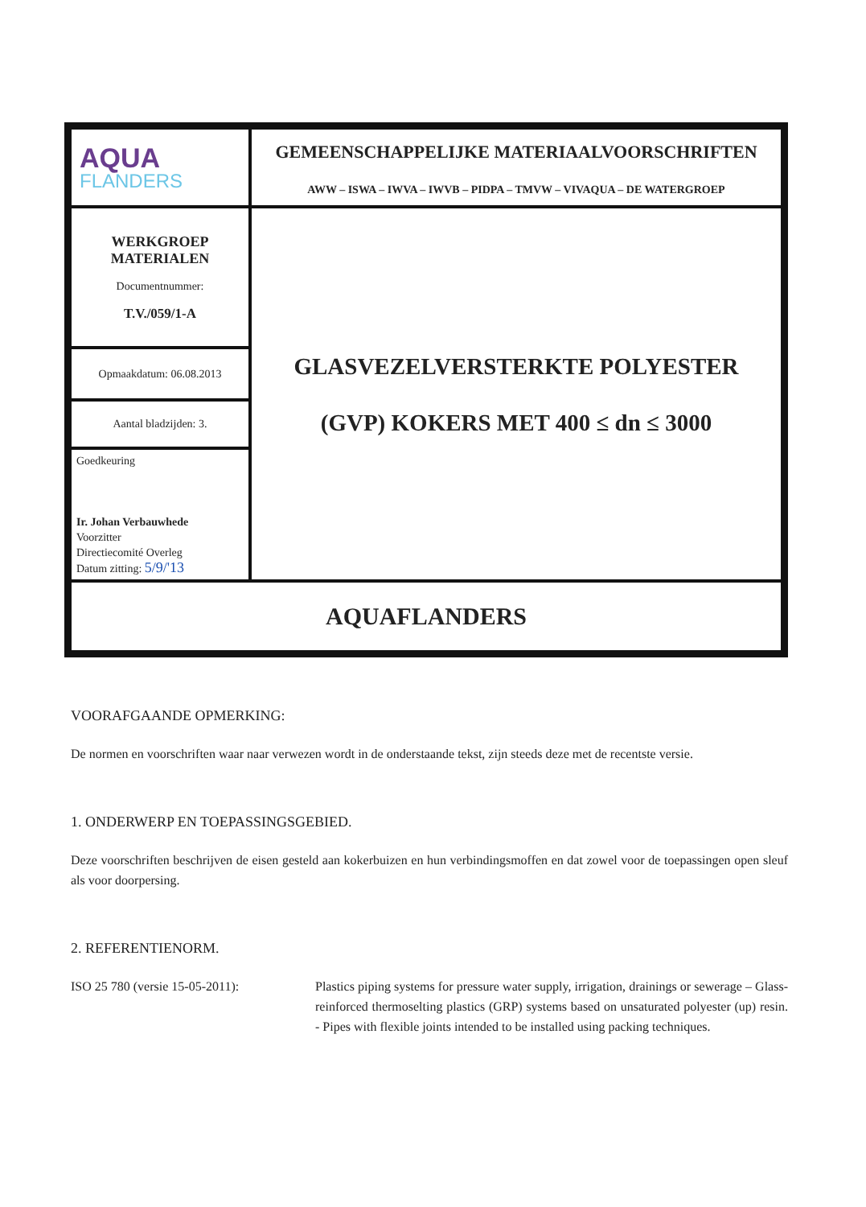| AQUA FLANDERS | GEMEENSCHAPPELIJKE MATERIAALVOORSCHRIFTEN AWW – ISWA – IWVA – IWVB – PIDPA – TMVW – VIVAQUA – DE WATERGROEP |
| WERKGROEP MATERIALEN Documentnummer: T.V./059/1-A | GLASVEZELVERSTERKTE POLYESTER (GVP) KOKERS MET 400 ≤ dn ≤ 3000 |
| Opmaakdatum: 06.08.2013 | |
| Aantal bladzijden: 3. | |
| Goedkeuring Ir. Johan Verbauwhede Voorzitter Directiecomité Overleg Datum zitting: 5/9/'13 | |
| AQUAFLANDERS | |
VOORAFGAANDE OPMERKING:
De normen en voorschriften waar naar verwezen wordt in de onderstaande tekst, zijn steeds deze met de recentste versie.
1. ONDERWERP EN TOEPASSINGSGEBIED.
Deze voorschriften beschrijven de eisen gesteld aan kokerbuizen en hun verbindingsmoffen en dat zowel voor de toepassingen open sleuf als voor doorpersing.
2. REFERENTIENORM.
ISO 25 780 (versie 15-05-2011): Plastics piping systems for pressure water supply, irrigation, drainings or sewerage – Glass-reinforced thermoselting plastics (GRP) systems based on unsaturated polyester (up) resin. - Pipes with flexible joints intended to be installed using packing techniques.